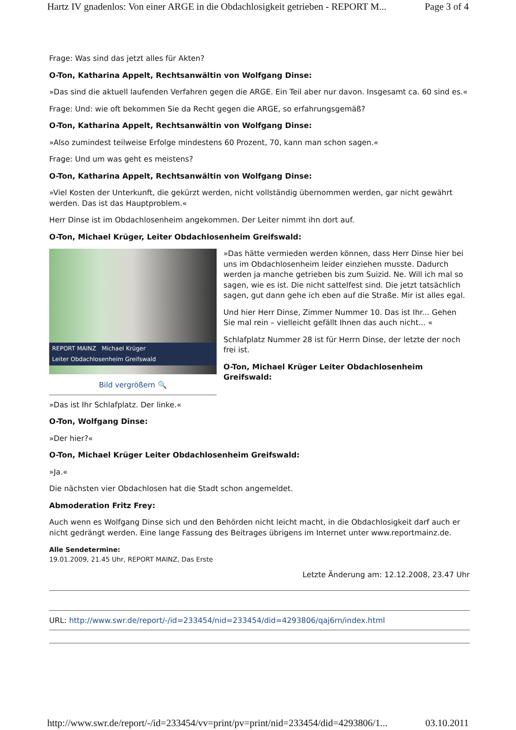Hartz IV gnadenlos: Von einer ARGE in die Obdachlosigkeit getrieben - REPORT M... Page 3 of 4
Frage: Was sind das jetzt alles für Akten?
O-Ton, Katharina Appelt, Rechtsanwältin von Wolfgang Dinse:
»Das sind die aktuell laufenden Verfahren gegen die ARGE. Ein Teil aber nur davon. Insgesamt ca. 60 sind es.«
Frage: Und: wie oft bekommen Sie da Recht gegen die ARGE, so erfahrungsgemäß?
O-Ton, Katharina Appelt, Rechtsanwältin von Wolfgang Dinse:
»Also zumindest teilweise Erfolge mindestens 60 Prozent, 70, kann man schon sagen.«
Frage: Und um was geht es meistens?
O-Ton, Katharina Appelt, Rechtsanwältin von Wolfgang Dinse:
»Viel Kosten der Unterkunft, die gekürzt werden, nicht vollständig übernommen werden, gar nicht gewährt werden. Das ist das Hauptproblem.«
Herr Dinse ist im Obdachlosenheim angekommen. Der Leiter nimmt ihn dort auf.
O-Ton, Michael Krüger, Leiter Obdachlosenheim Greifswald:
REPORT MAINZ Michael Krüger
Leiter Obdachlosenheim Greifswald
Bild vergrößern 🔍
»Das hätte vermieden werden können, dass Herr Dinse hier bei uns im Obdachlosenheim leider einziehen musste. Dadurch werden ja manche getrieben bis zum Suizid. Ne. Will ich mal so sagen, wie es ist. Die nicht sattelfest sind. Die jetzt tatsächlich sagen, gut dann gehe ich eben auf die Straße. Mir ist alles egal.
Und hier Herr Dinse, Zimmer Nummer 10. Das ist Ihr... Gehen Sie mal rein – vielleicht gefällt Ihnen das auch nicht... «
Schlafplatz Nummer 28 ist für Herrn Dinse, der letzte der noch frei ist.
O-Ton, Michael Krüger Leiter Obdachlosenheim Greifswald:
»Das ist Ihr Schlafplatz. Der linke.«
O-Ton, Wolfgang Dinse:
»Der hier?«
O-Ton, Michael Krüger Leiter Obdachlosenheim Greifswald:
»Ja.«
Die nächsten vier Obdachlosen hat die Stadt schon angemeldet.
Abmoderation Fritz Frey:
Auch wenn es Wolfgang Dinse sich und den Behörden nicht leicht macht, in die Obdachlosigkeit darf auch er nicht gedrängt werden. Eine lange Fassung des Beitrages übrigens im Internet unter www.reportmainz.de.
Alle Sendetermine:
19.01.2009, 21.45 Uhr, REPORT MAINZ, Das Erste
Letzte Änderung am: 12.12.2008, 23.47 Uhr
URL: http://www.swr.de/report/-/id=233454/nid=233454/did=4293806/qaj6rn/index.html
http://www.swr.de/report/-/id=233454/vv=print/pv=print/nid=233454/did=4293806/1... 03.10.2011